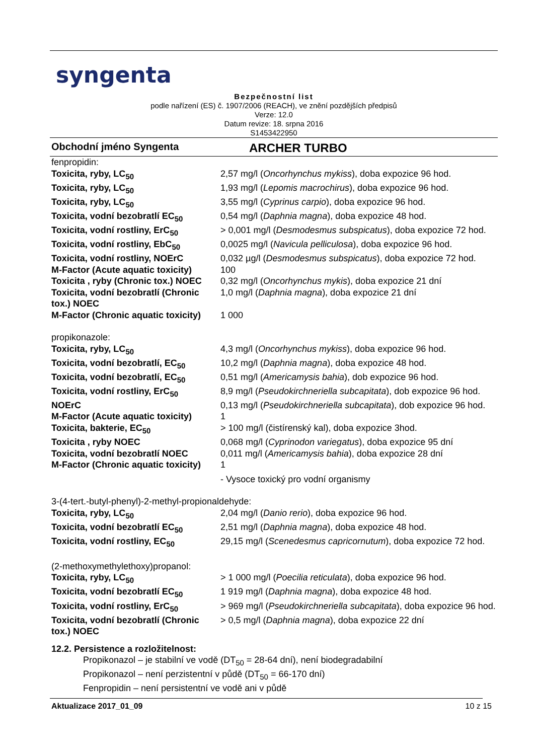syngenta
Bezpečnostní list
podle nařízení (ES) č. 1907/2006 (REACH), ve znění pozdějších předpisů
Verze: 12.0
Datum revize: 18. srpna 2016
S1453422950
Obchodní jméno Syngenta ARCHER TURBO
| fenpropidin: | |
| Toxicita, ryby, LC<sub>50</sub> | 2,57 mg/l ( Oncorhynchus mykiss ), doba expozice 96 hod. |
| Toxicita, ryby, LC<sub>50</sub> | 1,93 mg/l ( Lepomis macrochirus ), doba expozice 96 hod. |
| Toxicita, ryby, LC<sub>50</sub> | 3,55 mg/l ( Cyprinus carpio ), doba expozice 96 hod. |
| Toxicita, vodní bezobratlí EC<sub>50</sub> | 0,54 mg/l ( Daphnia magna ), doba expozice 48 hod. |
| Toxicita, vodní rostliny, ErC<sub>50</sub> | > 0,001 mg/l ( Desmodesmus subspicatus ), doba expozice 72 hod. |
| Toxicita, vodní rostliny, EbC<sub>50</sub> | 0,0025 mg/l ( Navicula pelliculosa ), doba expozice 96 hod. |
| Toxicita, vodní rostliny, NOErC | 0,032 µg/l ( Desmodesmus subspicatus ), doba expozice 72 hod. |
| M-Factor (Acute aquatic toxicity) | 100 |
| Toxicita , ryby (Chronic tox.) NOEC | 0,32 mg/l ( Oncorhynchus mykis ), doba expozice 21 dní |
| Toxicita, vodní bezobratlí (Chronic tox.) NOEC | 1,0 mg/l ( Daphnia magna ), doba expozice 21 dní |
| M-Factor (Chronic aquatic toxicity) | 1 000 |
| propikonazole: | |
| Toxicita, ryby, LC<sub>50</sub> | 4,3 mg/l ( Oncorhynchus mykiss ), doba expozice 96 hod. |
| Toxicita, vodní bezobratlí, EC<sub>50</sub> | 10,2 mg/l ( Daphnia magna ), doba expozice 48 hod. |
| Toxicita, vodní bezobratlí, EC<sub>50</sub> | 0,51 mg/l ( Americamysis bahia ), dob expozice 96 hod. |
| Toxicita, vodní rostliny, ErC<sub>50</sub> | 8,9 mg/l ( Pseudokirchneriella subcapitata ), dob expozice 96 hod. |
| NOErC | 0,13 mg/l ( Pseudokirchneriella subcapitata ), dob expozice 96 hod. |
| M-Factor (Acute aquatic toxicity) | 1 |
| Toxicita, bakterie, EC<sub>50</sub> | > 100 mg/l (čistírenský kal), doba expozice 3hod. |
| Toxicita , ryby NOEC | 0,068 mg/l ( Cyprinodon variegatus ), doba expozice 95 dní |
| Toxicita, vodní bezobratlí NOEC | 0,011 mg/l ( Americamysis bahia ), doba expozice 28 dní |
| M-Factor (Chronic aquatic toxicity) | 1 |
| | - Vysoce toxický pro vodní organismy |
| 3-(4-tert.-butyl-phenyl)-2-methyl-propionaldehyde: | |
| Toxicita, ryby, LC<sub>50</sub> | 2,04 mg/l ( Danio rerio ), doba expozice 96 hod. |
| Toxicita, vodní bezobratlí EC<sub>50</sub> | 2,51 mg/l ( Daphnia magna ), doba expozice 48 hod. |
| Toxicita, vodní rostliny, EC<sub>50</sub> | 29,15 mg/l ( Scenedesmus capricornutum ), doba expozice 72 hod. |
| (2-methoxymethylethoxy)propanol: | |
| Toxicita, ryby, LC<sub>50</sub> | > 1 000 mg/l ( Poecilia reticulata ), doba expozice 96 hod. |
| Toxicita, vodní bezobratlí EC<sub>50</sub> | 1 919 mg/l ( Daphnia magna ), doba expozice 48 hod. |
| Toxicita, vodní rostliny, ErC<sub>50</sub> | > 969 mg/l ( Pseudokirchneriella subcapitata ), doba expozice 96 hod. |
| Toxicita, vodní bezobratlí (Chronic tox.) NOEC | > 0,5 mg/l ( Daphnia magna ), doba expozice 22 dní |
12.2. Persistence a rozložitelnost:
Propikonazol – je stabilní ve vodě (DT<sub>50</sub> = 28-64 dní), není biodegradabilní
Propikonazol – není perzistentní v půdě (DT<sub>50</sub> = 66-170 dní)
Fenpropidin – není persistentní ve vodě ani v půdě
Aktualizace 2017_01_09 10 z 15